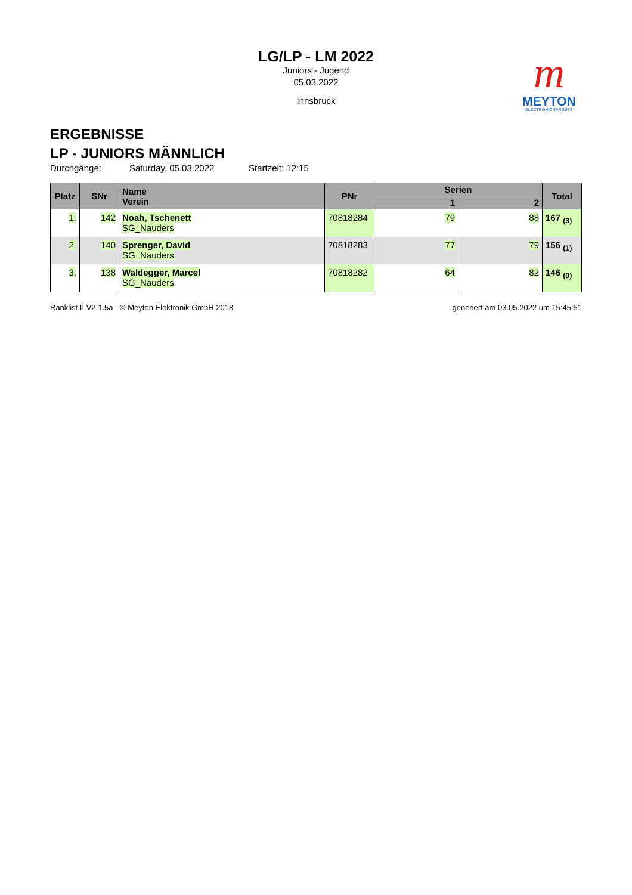LG/LP - LM 2022
Juniors - Jugend
05.03.2022
Innsbruck
m
MEYTON
ELECTRONIC TARGETS
ERGEBNISSE
LP - JUNIORS MÄNNLICH
Durchgänge: Saturday, 05.03.2022 Startzeit: 12:15
| Platz | SNr | Name Verein | PNr | Serien | | Total |
| --- | --- | --- | --- | --- | --- | --- |
| | | | | 1 | 2 | |
| 1. | 142 | Noah, Tschenett SG_Nauders | 70818284 | 79 | 88 | 167 <sub>(3)</sub> |
| 2. | 140 | Sprenger, David SG_Nauders | 70818283 | 77 | 79 | 156 <sub>(1)</sub> |
| 3. | 138 | Waldegger, Marcel SG_Nauders | 70818282 | 64 | 82 | 146 <sub>(0)</sub> |
Ranklist II V2.1.5a - © Meyton Elektronik GmbH 2018 generiert am 03.05.2022 um 15:45:51